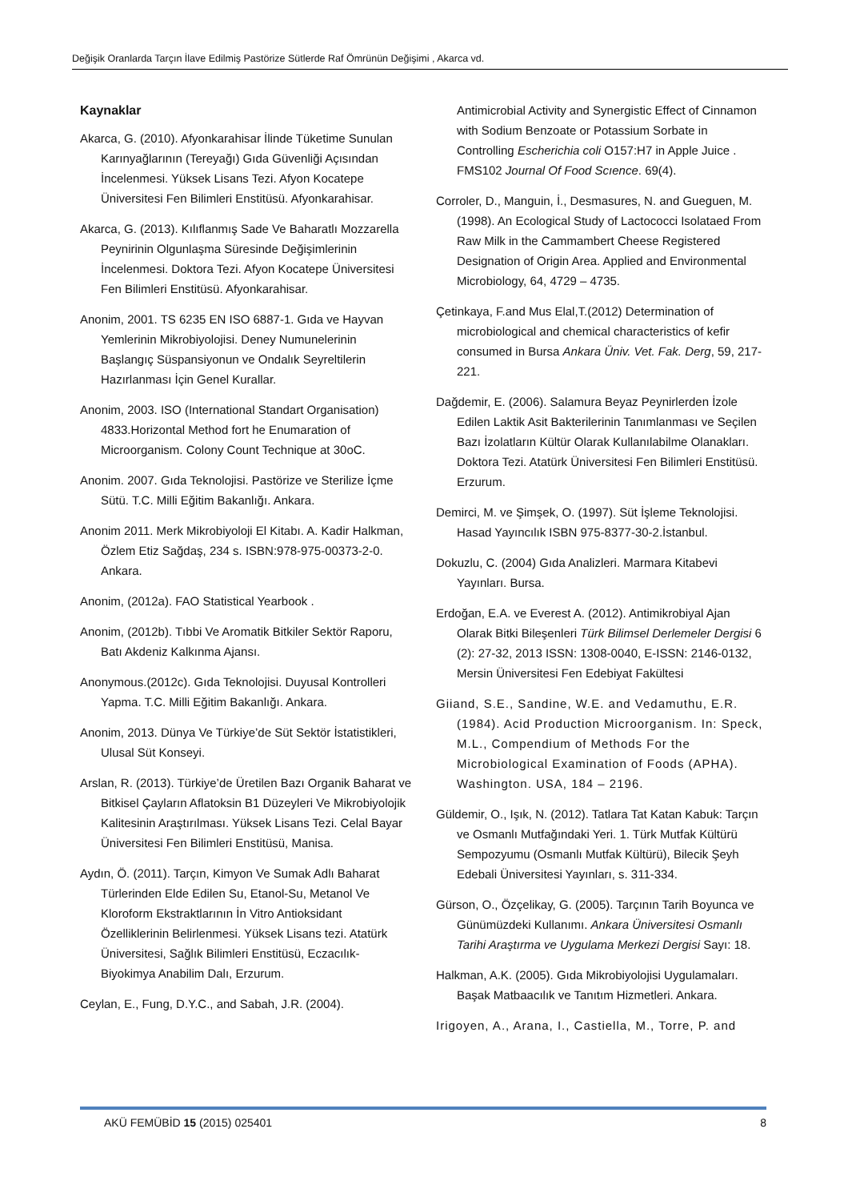Değişik Oranlarda Tarçın İlave Edilmiş Pastörize Sütlerde Raf Ömrünün Değişimi , Akarca vd.
Kaynaklar
Akarca, G. (2010). Afyonkarahisar İlinde Tüketime Sunulan Karınyağlarının (Tereyağı) Gıda Güvenliği Açısından İncelenmesi. Yüksek Lisans Tezi. Afyon Kocatepe Üniversitesi Fen Bilimleri Enstitüsü. Afyonkarahisar.
Akarca, G. (2013). Kılıflanmış Sade Ve Baharatlı Mozzarella Peynirinin Olgunlaşma Süresinde Değişimlerinin İncelenmesi. Doktora Tezi. Afyon Kocatepe Üniversitesi Fen Bilimleri Enstitüsü. Afyonkarahisar.
Anonim, 2001. TS 6235 EN ISO 6887-1. Gıda ve Hayvan Yemlerinin Mikrobiyolojisi. Deney Numunelerinin Başlangıç Süspansiyonun ve Ondalık Seyreltilerin Hazırlanması İçin Genel Kurallar.
Anonim, 2003. ISO (International Standart Organisation) 4833.Horizontal Method fort he Enumaration of Microorganism. Colony Count Technique at 30oC.
Anonim. 2007. Gıda Teknolojisi. Pastörize ve Sterilize İçme Sütü. T.C. Milli Eğitim Bakanlığı. Ankara.
Anonim 2011. Merk Mikrobiyoloji El Kitabı. A. Kadir Halkman, Özlem Etiz Sağdaş, 234 s. ISBN:978-975-00373-2-0. Ankara.
Anonim, (2012a). FAO Statistical Yearbook .
Anonim, (2012b). Tıbbi Ve Aromatik Bitkiler Sektör Raporu, Batı Akdeniz Kalkınma Ajansı.
Anonymous.(2012c). Gıda Teknolojisi. Duyusal Kontrolleri Yapma. T.C. Milli Eğitim Bakanlığı. Ankara.
Anonim, 2013. Dünya Ve Türkiye’de Süt Sektör İstatistikleri, Ulusal Süt Konseyi.
Arslan, R. (2013). Türkiye’de Üretilen Bazı Organik Baharat ve Bitkisel Çayların Aflatoksin B1 Düzeyleri Ve Mikrobiyolojik Kalitesinin Araştırılması. Yüksek Lisans Tezi. Celal Bayar Üniversitesi Fen Bilimleri Enstitüsü, Manisa.
Aydın, Ö. (2011). Tarçın, Kimyon Ve Sumak Adlı Baharat Türlerinden Elde Edilen Su, Etanol-Su, Metanol Ve Kloroform Ekstraktlarının İn Vitro Antioksidant Özelliklerinin Belirlenmesi. Yüksek Lisans tezi. Atatürk Üniversitesi, Sağlık Bilimleri Enstitüsü, Eczacılık-Biyokimya Anabilim Dalı, Erzurum.
Ceylan, E., Fung, D.Y.C., and Sabah, J.R. (2004).
Antimicrobial Activity and Synergistic Effect of Cinnamon with Sodium Benzoate or Potassium Sorbate in Controlling Escherichia coli O157:H7 in Apple Juice . FMS102 Journal Of Food Scıence. 69(4).
Corroler, D., Manguin, İ., Desmasures, N. and Gueguen, M. (1998). An Ecological Study of Lactococci Isolataed From Raw Milk in the Cammambert Cheese Registered Designation of Origin Area. Applied and Environmental Microbiology, 64, 4729 – 4735.
Çetinkaya, F.and Mus Elal,T.(2012) Determination of microbiological and chemical characteristics of kefir consumed in Bursa Ankara Üniv. Vet. Fak. Derg, 59, 217-221.
Dağdemir, E. (2006). Salamura Beyaz Peynirlerden İzole Edilen Laktik Asit Bakterilerinin Tanımlanması ve Seçilen Bazı İzolatların Kültür Olarak Kullanılabilme Olanakları. Doktora Tezi. Atatürk Üniversitesi Fen Bilimleri Enstitüsü. Erzurum.
Demirci, M. ve Şimşek, O. (1997). Süt İşleme Teknolojisi. Hasad Yayıncılık ISBN 975-8377-30-2.İstanbul.
Dokuzlu, C. (2004) Gıda Analizleri. Marmara Kitabevi Yayınları. Bursa.
Erdoğan, E.A. ve Everest A. (2012). Antimikrobiyal Ajan Olarak Bitki Bileşenleri Türk Bilimsel Derlemeler Dergisi 6 (2): 27-32, 2013 ISSN: 1308-0040, E-ISSN: 2146-0132, Mersin Üniversitesi Fen Edebiyat Fakültesi
Giiand, S.E., Sandine, W.E. and Vedamuthu, E.R. (1984). Acid Production Microorganism. In: Speck, M.L., Compendium of Methods For the Microbiological Examination of Foods (APHA). Washington. USA, 184 – 2196.
Güldemir, O., Işık, N. (2012). Tatlara Tat Katan Kabuk: Tarçın ve Osmanlı Mutfağındaki Yeri. 1. Türk Mutfak Kültürü Sempozyumu (Osmanlı Mutfak Kültürü), Bilecik Şeyh Edebali Üniversitesi Yayınları, s. 311-334.
Gürson, O., Özçelikay, G. (2005). Tarçının Tarih Boyunca ve Günümüzdeki Kullanımı. Ankara Üniversitesi Osmanlı Tarihi Araştırma ve Uygulama Merkezi Dergisi Sayı: 18.
Halkman, A.K. (2005). Gıda Mikrobiyolojisi Uygulamaları. Başak Matbaacılık ve Tanıtım Hizmetleri. Ankara.
Irigoyen, A., Arana, I., Castiella, M., Torre, P. and
AKÜ FEMÜBİD 15 (2015) 025401 8